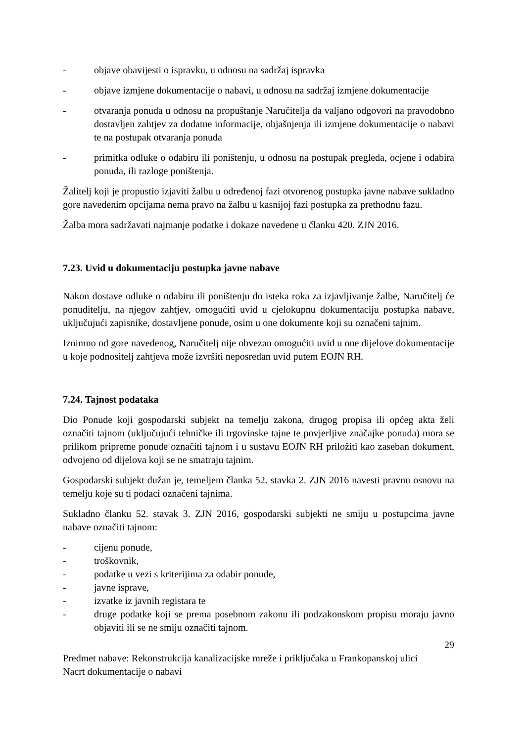- objave obavijesti o ispravku, u odnosu na sadržaj ispravka
- objave izmjene dokumentacije o nabavi, u odnosu na sadržaj izmjene dokumentacije
- otvaranja ponuda u odnosu na propuštanje Naručitelja da valjano odgovori na pravodobno dostavljen zahtjev za dodatne informacije, objašnjenja ili izmjene dokumentacije o nabavi te na postupak otvaranja ponuda
- primitka odluke o odabiru ili poništenju, u odnosu na postupak pregleda, ocjene i odabira ponuda, ili razloge poništenja.
Žalitelj koji je propustio izjaviti žalbu u određenoj fazi otvorenog postupka javne nabave sukladno gore navedenim opcijama nema pravo na žalbu u kasnijoj fazi postupka za prethodnu fazu.
Žalba mora sadržavati najmanje podatke i dokaze navedene u članku 420. ZJN 2016.
7.23. Uvid u dokumentaciju postupka javne nabave
Nakon dostave odluke o odabiru ili poništenju do isteka roka za izjavljivanje žalbe, Naručitelj će ponuditelju, na njegov zahtjev, omogućiti uvid u cjelokupnu dokumentaciju postupka nabave, uključujući zapisnike, dostavljene ponude, osim u one dokumente koji su označeni tajnim.
Iznimno od gore navedenog, Naručitelj nije obvezan omogućiti uvid u one dijelove dokumentacije u koje podnositelj zahtjeva može izvršiti neposredan uvid putem EOJN RH.
7.24. Tajnost podataka
Dio Ponude koji gospodarski subjekt na temelju zakona, drugog propisa ili općeg akta želi označiti tajnom (uključujući tehničke ili trgovinske tajne te povjerljive značajke ponuda) mora se prilikom pripreme ponude označiti tajnom i u sustavu EOJN RH priložiti kao zaseban dokument, odvojeno od dijelova koji se ne smatraju tajnim.
Gospodarski subjekt dužan je, temeljem članka 52. stavka 2. ZJN 2016 navesti pravnu osnovu na temelju koje su ti podaci označeni tajnima.
Sukladno članku 52. stavak 3. ZJN 2016, gospodarski subjekti ne smiju u postupcima javne nabave označiti tajnom:
- cijenu ponude,
- troškovnik,
- podatke u vezi s kriterijima za odabir ponude,
- javne isprave,
- izvatke iz javnih registara te
- druge podatke koji se prema posebnom zakonu ili podzakonskom propisu moraju javno objaviti ili se ne smiju označiti tajnom.
29
Predmet nabave: Rekonstrukcija kanalizacijske mreže i priključaka u Frankopanskoj ulici
Nacrt dokumentacije o nabavi